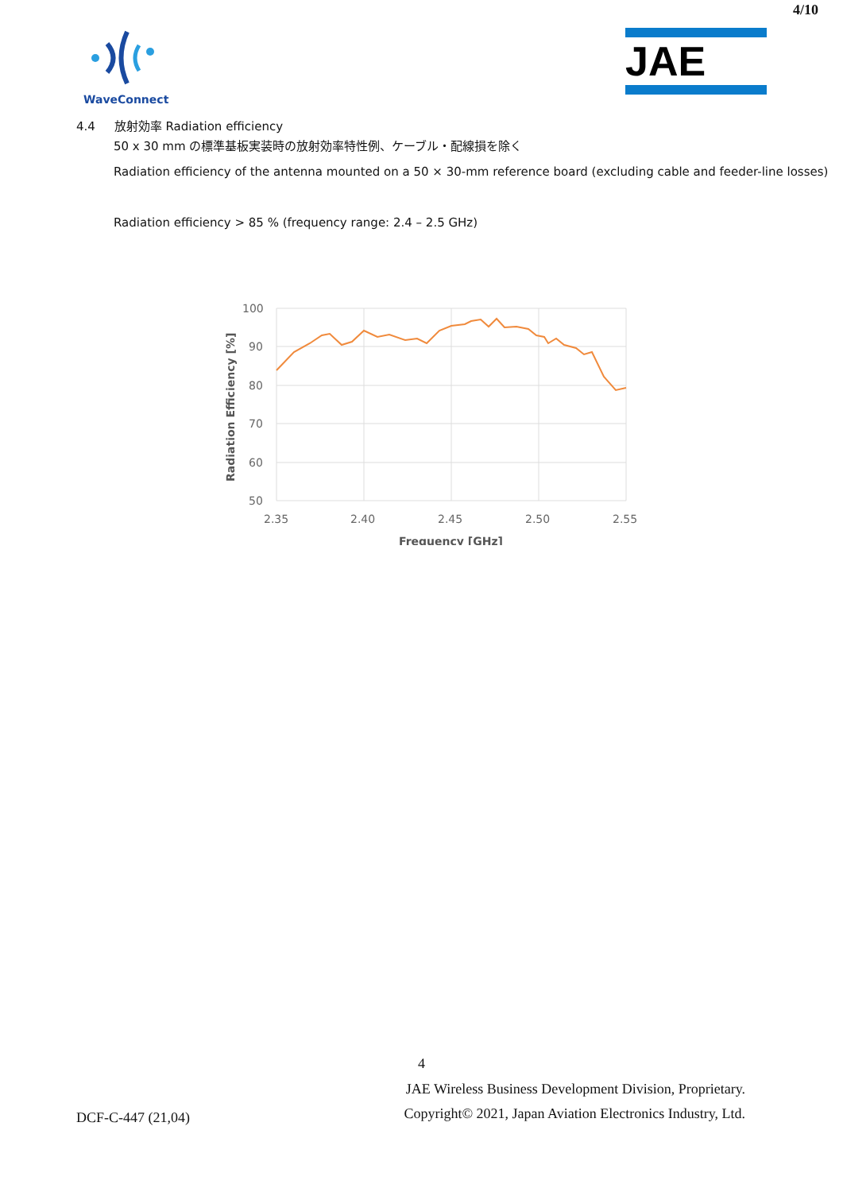4/10
WaveConnect
JAE
4.4 放射効率 Radiation efficiency
50 x 30 mm の標準基板実装時の放射効率特性例、ケーブル・配線損を除く
Radiation efficiency of the antenna mounted on a 50 × 30-mm reference board (excluding cable and feeder-line losses)
Radiation efficiency > 85 % (frequency range: 2.4 – 2.5 GHz)
100
90
80
70
60
50
2.35
2.40
2.45
2.50
2.55
Frequency [GHz]
Radiation Efficiency [%]
4
DCF-C-447 (21,04)
JAE Wireless Business Development Division, Proprietary.
Copyright© 2021, Japan Aviation Electronics Industry, Ltd.